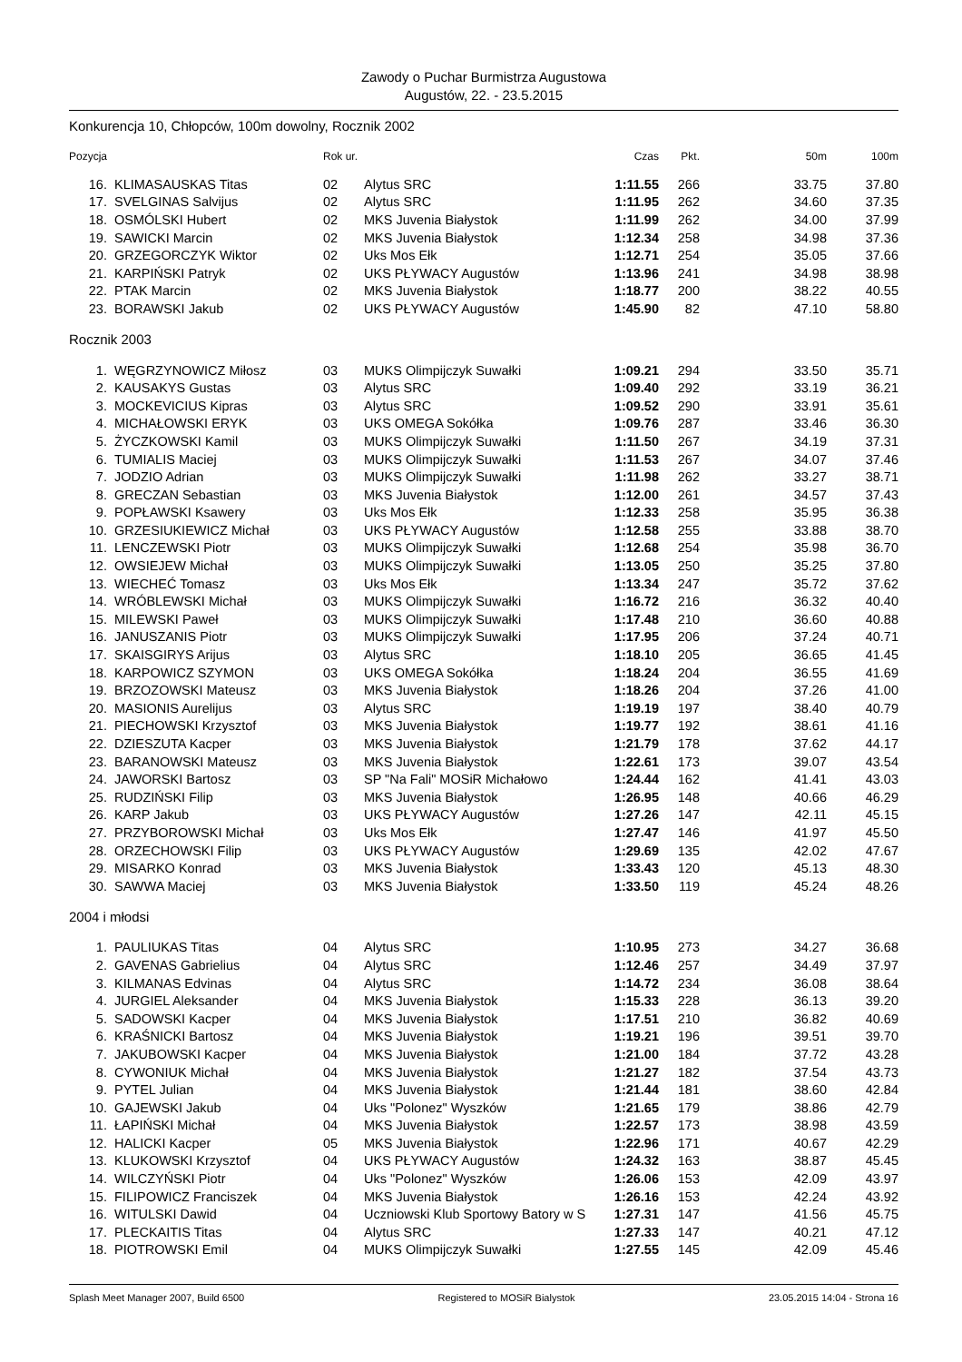Zawody o Puchar Burmistrza Augustowa
Augustów, 22. - 23.5.2015
Konkurencja 10, Chłopców, 100m dowolny, Rocznik 2002
| Pozycja | | Rok ur. | | Czas | Pkt. | 50m | 100m |
| --- | --- | --- | --- | --- | --- | --- | --- |
| 16. | KLIMASAUSKAS Titas | 02 | Alytus SRC | 1:11.55 | 266 | 33.75 | 37.80 |
| 17. | SVELGINAS Salvijus | 02 | Alytus SRC | 1:11.95 | 262 | 34.60 | 37.35 |
| 18. | OSMÓLSKI Hubert | 02 | MKS Juvenia Białystok | 1:11.99 | 262 | 34.00 | 37.99 |
| 19. | SAWICKI Marcin | 02 | MKS Juvenia Białystok | 1:12.34 | 258 | 34.98 | 37.36 |
| 20. | GRZEGORCZYK Wiktor | 02 | Uks Mos Ełk | 1:12.71 | 254 | 35.05 | 37.66 |
| 21. | KARPIŃSKI Patryk | 02 | UKS PŁYWACY Augustów | 1:13.96 | 241 | 34.98 | 38.98 |
| 22. | PTAK Marcin | 02 | MKS Juvenia Białystok | 1:18.77 | 200 | 38.22 | 40.55 |
| 23. | BORAWSKI Jakub | 02 | UKS PŁYWACY Augustów | 1:45.90 | 82 | 47.10 | 58.80 |
| Rocznik 2003 | | | | | | | |
| 1. | WĘGRZYNOWICZ Miłosz | 03 | MUKS Olimpijczyk Suwałki | 1:09.21 | 294 | 33.50 | 35.71 |
| 2. | KAUSAKYS Gustas | 03 | Alytus SRC | 1:09.40 | 292 | 33.19 | 36.21 |
| 3. | MOCKEVICIUS Kipras | 03 | Alytus SRC | 1:09.52 | 290 | 33.91 | 35.61 |
| 4. | MICHAŁOWSKI ERYK | 03 | UKS OMEGA Sokółka | 1:09.76 | 287 | 33.46 | 36.30 |
| 5. | ŻYCZKOWSKI Kamil | 03 | MUKS Olimpijczyk Suwałki | 1:11.50 | 267 | 34.19 | 37.31 |
| 6. | TUMIALIS Maciej | 03 | MUKS Olimpijczyk Suwałki | 1:11.53 | 267 | 34.07 | 37.46 |
| 7. | JODZIO Adrian | 03 | MUKS Olimpijczyk Suwałki | 1:11.98 | 262 | 33.27 | 38.71 |
| 8. | GRECZAN Sebastian | 03 | MKS Juvenia Białystok | 1:12.00 | 261 | 34.57 | 37.43 |
| 9. | POPŁAWSKI Ksawery | 03 | Uks Mos Ełk | 1:12.33 | 258 | 35.95 | 36.38 |
| 10. | GRZESIUKIEWICZ Michał | 03 | UKS PŁYWACY Augustów | 1:12.58 | 255 | 33.88 | 38.70 |
| 11. | LENCZEWSKI Piotr | 03 | MUKS Olimpijczyk Suwałki | 1:12.68 | 254 | 35.98 | 36.70 |
| 12. | OWSIEJEW Michał | 03 | MUKS Olimpijczyk Suwałki | 1:13.05 | 250 | 35.25 | 37.80 |
| 13. | WIECHEĆ Tomasz | 03 | Uks Mos Ełk | 1:13.34 | 247 | 35.72 | 37.62 |
| 14. | WRÓBLEWSKI Michał | 03 | MUKS Olimpijczyk Suwałki | 1:16.72 | 216 | 36.32 | 40.40 |
| 15. | MILEWSKI Paweł | 03 | MUKS Olimpijczyk Suwałki | 1:17.48 | 210 | 36.60 | 40.88 |
| 16. | JANUSZANIS Piotr | 03 | MUKS Olimpijczyk Suwałki | 1:17.95 | 206 | 37.24 | 40.71 |
| 17. | SKAISGIRYS Arijus | 03 | Alytus SRC | 1:18.10 | 205 | 36.65 | 41.45 |
| 18. | KARPOWICZ SZYMON | 03 | UKS OMEGA Sokółka | 1:18.24 | 204 | 36.55 | 41.69 |
| 19. | BRZOZOWSKI Mateusz | 03 | MKS Juvenia Białystok | 1:18.26 | 204 | 37.26 | 41.00 |
| 20. | MASIONIS Aurelijus | 03 | Alytus SRC | 1:19.19 | 197 | 38.40 | 40.79 |
| 21. | PIECHOWSKI Krzysztof | 03 | MKS Juvenia Białystok | 1:19.77 | 192 | 38.61 | 41.16 |
| 22. | DZIESZUTA Kacper | 03 | MKS Juvenia Białystok | 1:21.79 | 178 | 37.62 | 44.17 |
| 23. | BARANOWSKI Mateusz | 03 | MKS Juvenia Białystok | 1:22.61 | 173 | 39.07 | 43.54 |
| 24. | JAWORSKI Bartosz | 03 | SP "Na Fali" MOSiR Michałowo | 1:24.44 | 162 | 41.41 | 43.03 |
| 25. | RUDZIŃSKI Filip | 03 | MKS Juvenia Białystok | 1:26.95 | 148 | 40.66 | 46.29 |
| 26. | KARP Jakub | 03 | UKS PŁYWACY Augustów | 1:27.26 | 147 | 42.11 | 45.15 |
| 27. | PRZYBOROWSKI Michał | 03 | Uks Mos Ełk | 1:27.47 | 146 | 41.97 | 45.50 |
| 28. | ORZECHOWSKI Filip | 03 | UKS PŁYWACY Augustów | 1:29.69 | 135 | 42.02 | 47.67 |
| 29. | MISARKO Konrad | 03 | MKS Juvenia Białystok | 1:33.43 | 120 | 45.13 | 48.30 |
| 30. | SAWWA Maciej | 03 | MKS Juvenia Białystok | 1:33.50 | 119 | 45.24 | 48.26 |
| 2004 i młodsi | | | | | | | |
| 1. | PAULIUKAS Titas | 04 | Alytus SRC | 1:10.95 | 273 | 34.27 | 36.68 |
| 2. | GAVENAS Gabrielius | 04 | Alytus SRC | 1:12.46 | 257 | 34.49 | 37.97 |
| 3. | KILMANAS Edvinas | 04 | Alytus SRC | 1:14.72 | 234 | 36.08 | 38.64 |
| 4. | JURGIEL Aleksander | 04 | MKS Juvenia Białystok | 1:15.33 | 228 | 36.13 | 39.20 |
| 5. | SADOWSKI Kacper | 04 | MKS Juvenia Białystok | 1:17.51 | 210 | 36.82 | 40.69 |
| 6. | KRAŚNICKI Bartosz | 04 | MKS Juvenia Białystok | 1:19.21 | 196 | 39.51 | 39.70 |
| 7. | JAKUBOWSKI Kacper | 04 | MKS Juvenia Białystok | 1:21.00 | 184 | 37.72 | 43.28 |
| 8. | CYWONIUK Michał | 04 | MKS Juvenia Białystok | 1:21.27 | 182 | 37.54 | 43.73 |
| 9. | PYTEL Julian | 04 | MKS Juvenia Białystok | 1:21.44 | 181 | 38.60 | 42.84 |
| 10. | GAJEWSKI Jakub | 04 | Uks "Polonez" Wyszków | 1:21.65 | 179 | 38.86 | 42.79 |
| 11. | ŁAPIŃSKI Michał | 04 | MKS Juvenia Białystok | 1:22.57 | 173 | 38.98 | 43.59 |
| 12. | HALICKI Kacper | 05 | MKS Juvenia Białystok | 1:22.96 | 171 | 40.67 | 42.29 |
| 13. | KLUKOWSKI Krzysztof | 04 | UKS PŁYWACY Augustów | 1:24.32 | 163 | 38.87 | 45.45 |
| 14. | WILCZYŃSKI Piotr | 04 | Uks "Polonez" Wyszków | 1:26.06 | 153 | 42.09 | 43.97 |
| 15. | FILIPOWICZ Franciszek | 04 | MKS Juvenia Białystok | 1:26.16 | 153 | 42.24 | 43.92 |
| 16. | WITULSKI Dawid | 04 | Uczniowski Klub Sportowy Batory w S | 1:27.31 | 147 | 41.56 | 45.75 |
| 17. | PLECKAITIS Titas | 04 | Alytus SRC | 1:27.33 | 147 | 40.21 | 47.12 |
| 18. | PIOTROWSKI Emil | 04 | MUKS Olimpijczyk Suwałki | 1:27.55 | 145 | 42.09 | 45.46 |
Splash Meet Manager 2007, Build 6500 Registered to MOSiR Bialystok 23.05.2015 14:04 - Strona 16